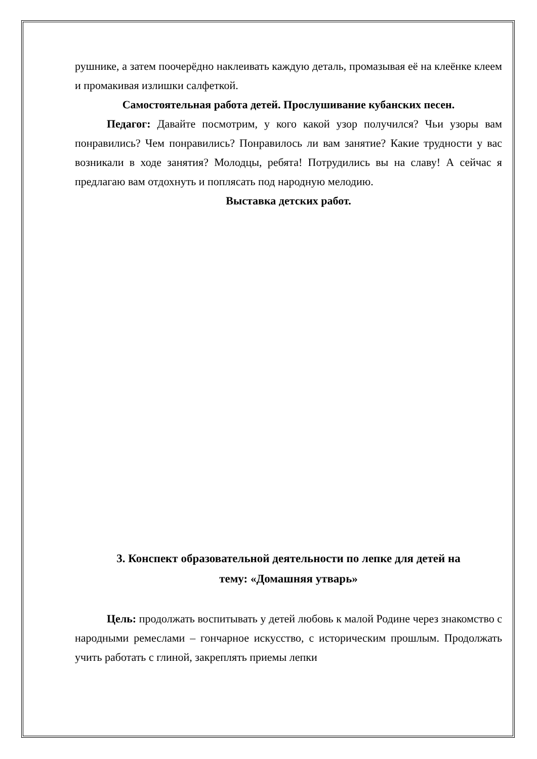рушнике, а затем поочерёдно наклеивать каждую деталь, промазывая её на клеёнке клеем и промакивая излишки салфеткой.
Самостоятельная работа детей. Прослушивание кубанских песен.
Педагог: Давайте посмотрим, у кого какой узор получился? Чьи узоры вам понравились? Чем понравились? Понравилось ли вам занятие? Какие трудности у вас возникали в ходе занятия? Молодцы, ребята! Потрудились вы на славу! А сейчас я предлагаю вам отдохнуть и поплясать под народную мелодию.
Выставка детских работ.
3. Конспект образовательной деятельности по лепке для детей на
тему: «Домашняя утварь»
Цель: продолжать воспитывать у детей любовь к малой Родине через знакомство с народными ремеслами – гончарное искусство, с историческим прошлым. Продолжать учить работать с глиной, закреплять приемы лепки